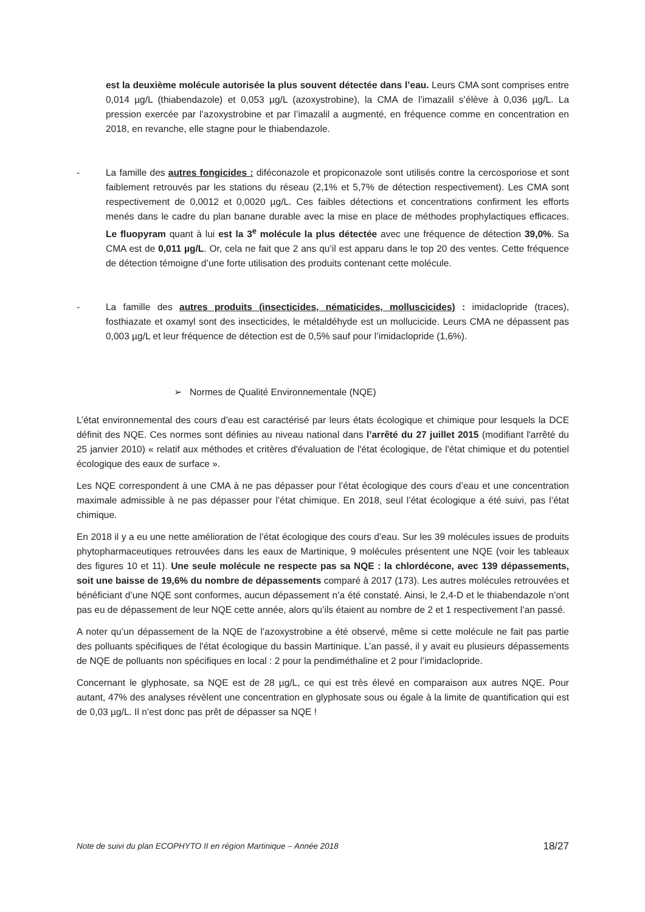est la deuxième molécule autorisée la plus souvent détectée dans l’eau. Leurs CMA sont comprises entre 0,014 µg/L (thiabendazole) et 0,053 µg/L (azoxystrobine), la CMA de l’imazalil s’élève à 0,036 µg/L. La pression exercée par l’azoxystrobine et par l’imazalil a augmenté, en fréquence comme en concentration en 2018, en revanche, elle stagne pour le thiabendazole.
- La famille des autres fongicides : diféconazole et propiconazole sont utilisés contre la cercosporiose et sont faiblement retrouvés par les stations du réseau (2,1% et 5,7% de détection respectivement). Les CMA sont respectivement de 0,0012 et 0,0020 µg/L. Ces faibles détections et concentrations confirment les efforts menés dans le cadre du plan banane durable avec la mise en place de méthodes prophylactiques efficaces. Le fluopyram quant à lui est la 3<sup>e</sup> molécule la plus détectée avec une fréquence de détection 39,0%. Sa CMA est de 0,011 µg/L. Or, cela ne fait que 2 ans qu’il est apparu dans le top 20 des ventes. Cette fréquence de détection témoigne d’une forte utilisation des produits contenant cette molécule.
- La famille des autres produits (insecticides, nématicides, molluscicides) : imidaclopride (traces), fosthiazate et oxamyl sont des insecticides, le métaldéhyde est un mollucicide. Leurs CMA ne dépassent pas 0,003 µg/L et leur fréquence de détection est de 0,5% sauf pour l’imidaclopride (1,6%).
➢ Normes de Qualité Environnementale (NQE)
L’état environnemental des cours d’eau est caractérisé par leurs états écologique et chimique pour lesquels la DCE définit des NQE. Ces normes sont définies au niveau national dans l’arrêté du 27 juillet 2015 (modifiant l'arrêté du 25 janvier 2010) « relatif aux méthodes et critères d'évaluation de l'état écologique, de l'état chimique et du potentiel écologique des eaux de surface ».
Les NQE correspondent à une CMA à ne pas dépasser pour l’état écologique des cours d’eau et une concentration maximale admissible à ne pas dépasser pour l’état chimique. En 2018, seul l’état écologique a été suivi, pas l’état chimique.
En 2018 il y a eu une nette amélioration de l’état écologique des cours d’eau. Sur les 39 molécules issues de produits phytopharmaceutiques retrouvées dans les eaux de Martinique, 9 molécules présentent une NQE (voir les tableaux des figures 10 et 11). Une seule molécule ne respecte pas sa NQE : la chlordécone, avec 139 dépassements, soit une baisse de 19,6% du nombre de dépassements comparé à 2017 (173). Les autres molécules retrouvées et bénéficiant d’une NQE sont conformes, aucun dépassement n’a été constaté. Ainsi, le 2,4-D et le thiabendazole n’ont pas eu de dépassement de leur NQE cette année, alors qu’ils étaient au nombre de 2 et 1 respectivement l’an passé.
A noter qu’un dépassement de la NQE de l’azoxystrobine a été observé, même si cette molécule ne fait pas partie des polluants spécifiques de l'état écologique du bassin Martinique. L’an passé, il y avait eu plusieurs dépassements de NQE de polluants non spécifiques en local : 2 pour la pendiméthaline et 2 pour l’imidaclopride.
Concernant le glyphosate, sa NQE est de 28 µg/L, ce qui est très élevé en comparaison aux autres NQE. Pour autant, 47% des analyses révèlent une concentration en glyphosate sous ou égale à la limite de quantification qui est de 0,03 µg/L. Il n’est donc pas prêt de dépasser sa NQE !
Note de suivi du plan ECOPHYTO II en région Martinique – Année 2018 18/27